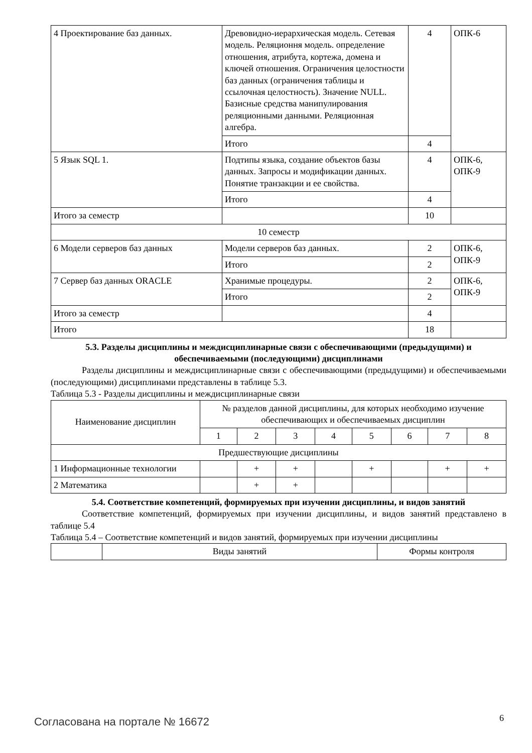| 4 Проектирование баз данных. | Древовидно-иерархическая модель. Сетевая модель. Реляционня модель. определение отношения, атрибута, кортежа, домена и ключей отношения. Ограничения целостности баз данных (ограничения таблицы и ссылочная целостность). Значение NULL. Базисные средства манипулирования реляционными данными. Реляционная алгебра. | 4 | ОПК-6 |
| | Итого | 4 | |
| 5 Язык SQL 1. | Подтипы языка, создание объектов базы данных. Запросы и модификации данных. Понятие транзакции и ее свойства. | 4 | ОПК-6, ОПК-9 |
| | Итого | 4 | |
| Итого за семестр | | 10 | |
| 10 семестр | | | |
| 6 Модели серверов баз данных | Модели серверов баз данных. | 2 | ОПК-6, ОПК-9 |
| | Итого | 2 | |
| 7 Сервер баз данных ORACLE | Хранимые процедуры. | 2 | ОПК-6, ОПК-9 |
| | Итого | 2 | |
| Итого за семестр | | 4 | |
| Итого | | 18 | |
5.3. Разделы дисциплины и междисциплинарные связи с обеспечивающими (предыдущими) и обеспечиваемыми (последующими) дисциплинами
Разделы дисциплины и междисциплинарные связи с обеспечивающими (предыдущими) и обеспечиваемыми (последующими) дисциплинами представлены в таблице 5.3.
Таблица 5.3 - Разделы дисциплины и междисциплинарные связи
| Наименование дисциплин | № разделов данной дисциплины, для которых необходимо изучение обеспечивающих и обеспечиваемых дисциплин | | | | | | | |
| --- | --- | --- | --- | --- | --- | --- | --- | --- |
| | 1 | 2 | 3 | 4 | 5 | 6 | 7 | 8 |
| Предшествующие дисциплины | | | | | | | | |
| 1 Информационные технологии | | + | + | | + | | + | + |
| 2 Математика | | + | + | | | | | |
5.4. Соответствие компетенций, формируемых при изучении дисциплины, и видов занятий
Соответствие компетенций, формируемых при изучении дисциплины, и видов занятий представлено в таблице 5.4
Таблица 5.4 – Соответствие компетенций и видов занятий, формируемых при изучении дисциплины
| | Виды занятий | Формы контроля |
Согласована на портале № 16672 6